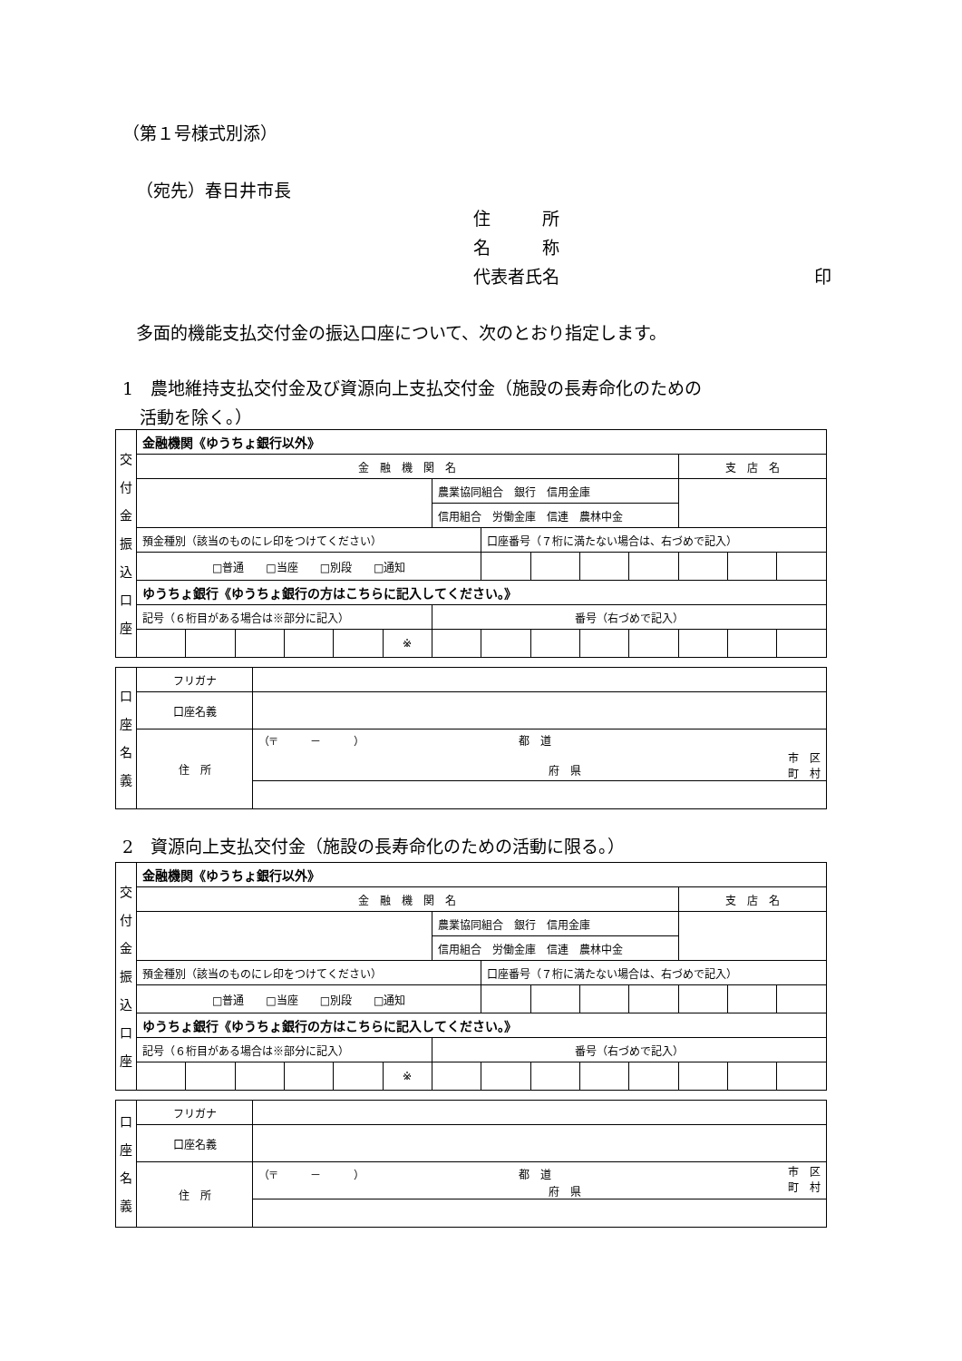（第１号様式別添）
（宛先）春日井市長
住　　　所
名　　　称
代表者氏名 印
多面的機能支払交付金の振込口座について、次のとおり指定します。
1　農地維持支払交付金及び資源向上支払交付金（施設の長寿命化のための
　活動を除く。）
| 交 付 金 振 込 口 座 | 金融機関《ゆうちょ銀行以外》 | | | | | | | | | | | | | |
| | 金 融 機 関 名 | | | | | | | | | | | 支 店 名 | | |
| | | | | | | | 農業協同組合 銀行 信用金庫 | | | | | | | |
| | | | | | | | 信用組合 労働金庫 信連 農林中金 | | | | | | | |
| | 預金種別（該当のものにレ印をつけてください） | | | | | | | 口座番号（７桁に満たない場合は、右づめで記入） | | | | | | |
| | □普通 □当座 □別段 □通知 | | | | | | | | | | | | | |
| | ゆうちょ銀行《ゆうちょ銀行の方はこちらに記入してください。》 | | | | | | | | | | | | | |
| | 記号（６桁目がある場合は※部分に記入） | | | | | | 番号（右づめで記入） | | | | | | | |
| | | | | | | ※ | | | | | | | | |
| 口 座 名 義 | フリガナ | |
| | 口座名義 | |
| | 住 所 | （〒 － ） 都 道 市 区 町 村 府 県 |
2　資源向上支払交付金（施設の長寿命化のための活動に限る。）
| 交 付 金 振 込 口 座 | 金融機関《ゆうちょ銀行以外》 | | | | | | | | | | | | | |
| | 金 融 機 関 名 | | | | | | | | | | | 支 店 名 | | |
| | | | | | | | 農業協同組合 銀行 信用金庫 | | | | | | | |
| | | | | | | | 信用組合 労働金庫 信連 農林中金 | | | | | | | |
| | 預金種別（該当のものにレ印をつけてください） | | | | | | | 口座番号（７桁に満たない場合は、右づめで記入） | | | | | | |
| | □普通 □当座 □別段 □通知 | | | | | | | | | | | | | |
| | ゆうちょ銀行《ゆうちょ銀行の方はこちらに記入してください。》 | | | | | | | | | | | | | |
| | 記号（６桁目がある場合は※部分に記入） | | | | | | 番号（右づめで記入） | | | | | | | |
| | | | | | | ※ | | | | | | | | |
| 口 座 名 義 | フリガナ | |
| | 口座名義 | |
| | 住 所 | （〒 － ） 都 道 市 区 町 村 府 県 |